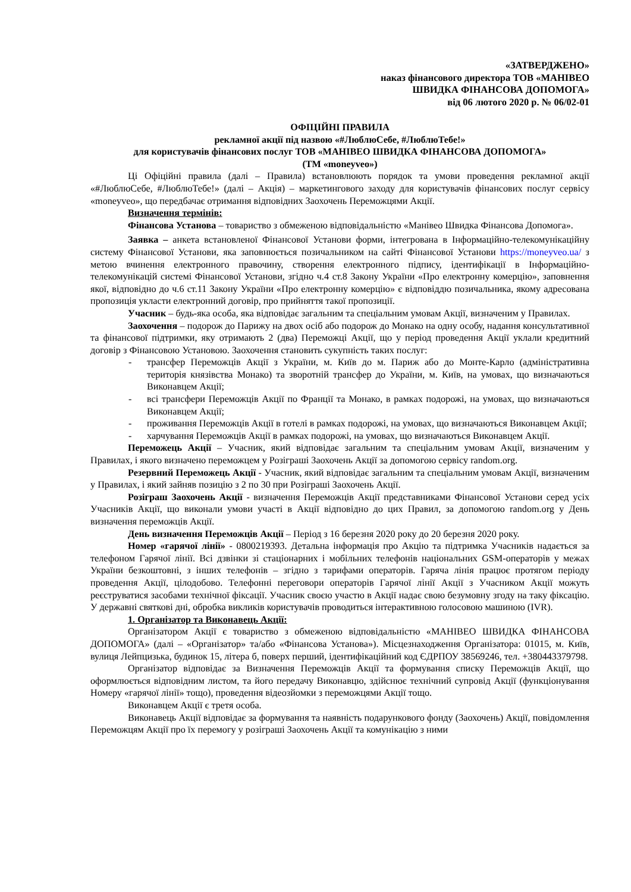«ЗАТВЕРДЖЕНО»
наказ фінансового директора ТОВ «МАНІВЕО
ШВИДКА ФІНАНСОВА ДОПОМОГА»
від 06 лютого 2020 р. № 06/02-01
ОФІЦІЙНІ ПРАВИЛА
рекламної акції під назвою «#ЛюблюСебе, #ЛюблюТебе!»
для користувачів фінансових послуг ТОВ «МАНІВЕО ШВИДКА ФІНАНСОВА ДОПОМОГА»
(ТМ «moneyveo»)
Ці Офіційні правила (далі – Правила) встановлюють порядок та умови проведення рекламної акції «#ЛюблюСебе, #ЛюблюТебе!» (далі – Акція) – маркетингового заходу для користувачів фінансових послуг сервісу «moneyveo», що передбачає отримання відповідних Заохочень Переможцями Акції.
Визначення термінів:
Фінансова Установа – товариство з обмеженою відповідальністю «Манівео Швидка Фінансова Допомога».
Заявка – анкета встановленої Фінансової Установи форми, інтегрована в Інформаційно-телекомунікаційну систему Фінансової Установи, яка заповнюється позичальником на сайті Фінансової Установи https://moneyveo.ua/ з метою вчинення електронного правочину, створення електронного підпису, ідентифікації в Інформаційно-телекомунікацій системі Фінансової Установи, згідно ч.4 ст.8 Закону України «Про електронну комерцію», заповнення якої, відповідно до ч.6 ст.11 Закону України «Про електронну комерцію» є відповіддю позичальника, якому адресована пропозиція укласти електронний договір, про прийняття такої пропозиції.
Учасник – будь-яка особа, яка відповідає загальним та спеціальним умовам Акції, визначеним у Правилах.
Заохочення – подорож до Парижу на двох осіб або подорож до Монако на одну особу, надання консультативної та фінансової підтримки, яку отримають 2 (два) Переможці Акції, що у період проведення Акції уклали кредитний договір з Фінансовою Установою. Заохочення становить сукупність таких послуг:
- трансфер Переможців Акції з України, м. Київ до м. Париж або до Монте-Карло (адміністративна територія князівства Монако) та зворотній трансфер до України, м. Київ, на умовах, що визначаються Виконавцем Акції;
- всі трансфери Переможців Акції по Франції та Монако, в рамках подорожі, на умовах, що визначаються Виконавцем Акції;
- проживання Переможців Акції в готелі в рамках подорожі, на умовах, що визначаються Виконавцем Акції;
- харчування Переможців Акції в рамках подорожі, на умовах, що визначаються Виконавцем Акції.
Переможець Акції – Учасник, який відповідає загальним та спеціальним умовам Акції, визначеним у Правилах, і якого визначено переможцем у Розіграші Заохочень Акції за допомогою сервісу random.org.
Резервний Переможець Акції - Учасник, який відповідає загальним та спеціальним умовам Акції, визначеним у Правилах, і який зайняв позицію з 2 по 30 при Розіграші Заохочень Акції.
Розіграш Заохочень Акції - визначення Переможців Акції представниками Фінансової Установи серед усіх Учасників Акції, що виконали умови участі в Акції відповідно до цих Правил, за допомогою random.org у День визначення переможців Акції.
День визначення Переможців Акції – Період з 16 березня 2020 року до 20 березня 2020 року.
Номер «гарячої лінії» - 0800219393. Детальна інформація про Акцію та підтримка Учасників надається за телефоном Гарячої лінії. Всі дзвінки зі стаціонарних і мобільних телефонів національних GSM-операторів у межах України безкоштовні, з інших телефонів – згідно з тарифами операторів. Гаряча лінія працює протягом періоду проведення Акції, цілодобово. Телефонні переговори операторів Гарячої лінії Акції з Учасником Акції можуть реєструватися засобами технічної фіксації. Учасник своєю участю в Акції надає свою безумовну згоду на таку фіксацію. У державні святкові дні, обробка викликів користувачів проводиться інтерактивною голосовою машиною (IVR).
1. Організатор та Виконавець Акції:
Організатором Акції є товариство з обмеженою відповідальністю «МАНІВЕО ШВИДКА ФІНАНСОВА ДОПОМОГА» (далі – «Організатор» та/або «Фінансова Установа»). Місцезнаходження Організатора: 01015, м. Київ, вулиця Лейпцизька, будинок 15, літера б, поверх перший, ідентифікаційний код ЄДРПОУ 38569246, тел. +380443379798.
Організатор відповідає за Визначення Переможців Акції та формування списку Переможців Акції, що оформлюється відповідним листом, та його передачу Виконавцю, здійснює технічний супровід Акції (функціонування Номеру «гарячої лінії» тощо), проведення відеозйомки з переможцями Акції тощо.
Виконавцем Акції є третя особа.
Виконавець Акції відповідає за формування та наявність подарункового фонду (Заохочень) Акції, повідомлення Переможцям Акції про їх перемогу у розіграші Заохочень Акції та комунікацію з ними